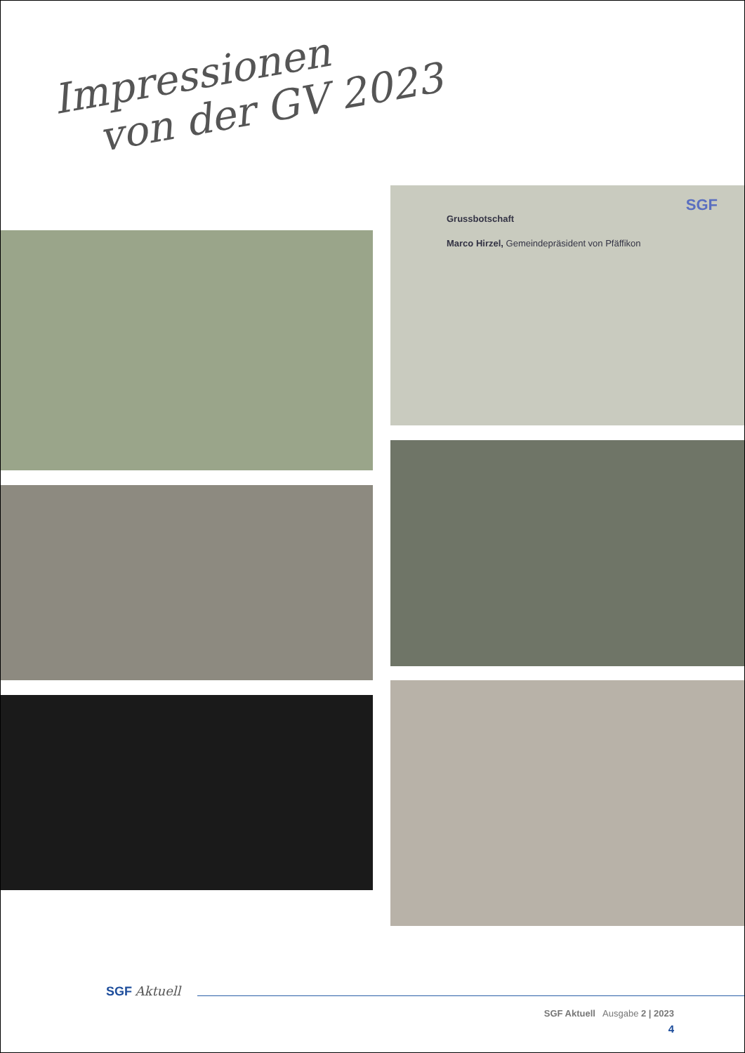Impressionen
von der GV 2023
Grussbotschaft
Marco Hirzel, Gemeindepräsident von Pfäffikon
SGF
SGF Aktuell
SGF Aktuell Ausgabe 2 | 2023
4